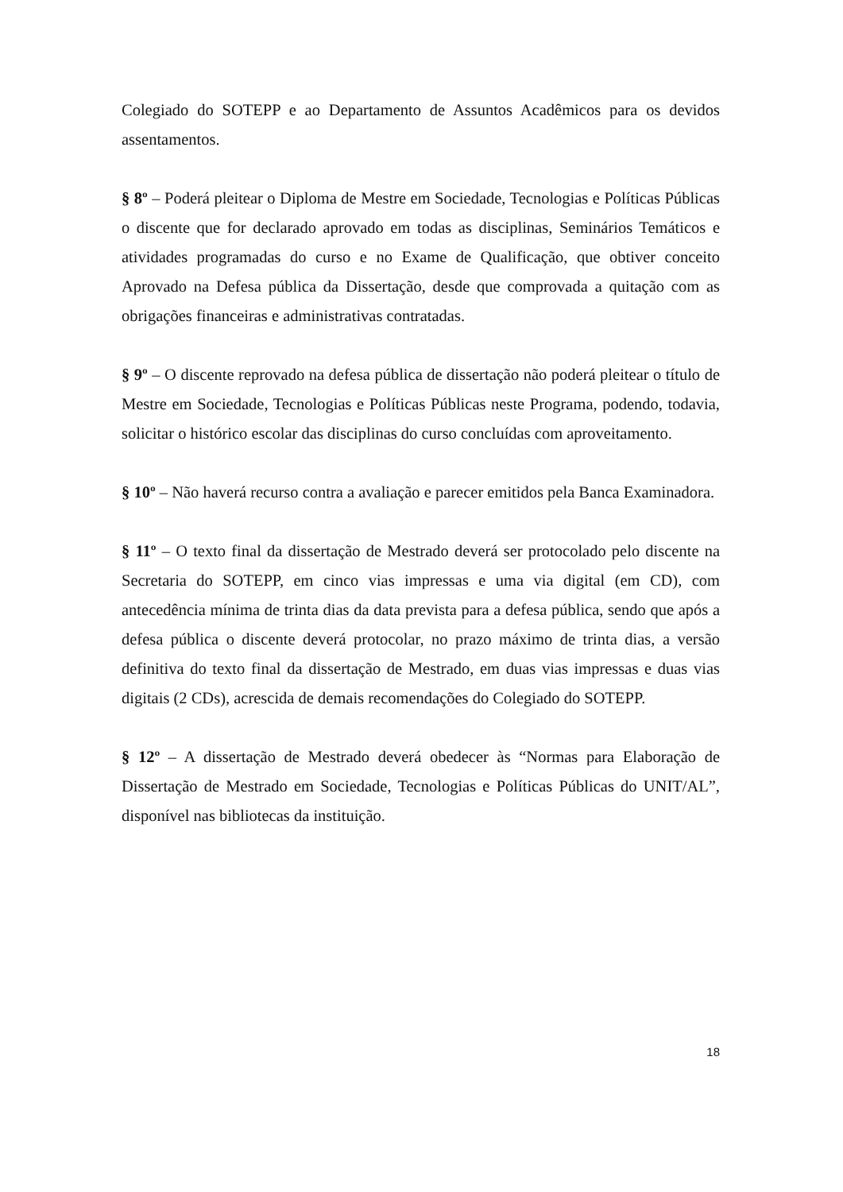Colegiado do SOTEPP e ao Departamento de Assuntos Acadêmicos para os devidos assentamentos.
§ 8º – Poderá pleitear o Diploma de Mestre em Sociedade, Tecnologias e Políticas Públicas o discente que for declarado aprovado em todas as disciplinas, Seminários Temáticos e atividades programadas do curso e no Exame de Qualificação, que obtiver conceito Aprovado na Defesa pública da Dissertação, desde que comprovada a quitação com as obrigações financeiras e administrativas contratadas.
§ 9º – O discente reprovado na defesa pública de dissertação não poderá pleitear o título de Mestre em Sociedade, Tecnologias e Políticas Públicas neste Programa, podendo, todavia, solicitar o histórico escolar das disciplinas do curso concluídas com aproveitamento.
§ 10º – Não haverá recurso contra a avaliação e parecer emitidos pela Banca Examinadora.
§ 11º – O texto final da dissertação de Mestrado deverá ser protocolado pelo discente na Secretaria do SOTEPP, em cinco vias impressas e uma via digital (em CD), com antecedência mínima de trinta dias da data prevista para a defesa pública, sendo que após a defesa pública o discente deverá protocolar, no prazo máximo de trinta dias, a versão definitiva do texto final da dissertação de Mestrado, em duas vias impressas e duas vias digitais (2 CDs), acrescida de demais recomendações do Colegiado do SOTEPP.
§ 12º – A dissertação de Mestrado deverá obedecer às “Normas para Elaboração de Dissertação de Mestrado em Sociedade, Tecnologias e Políticas Públicas do UNIT/AL”, disponível nas bibliotecas da instituição.
18